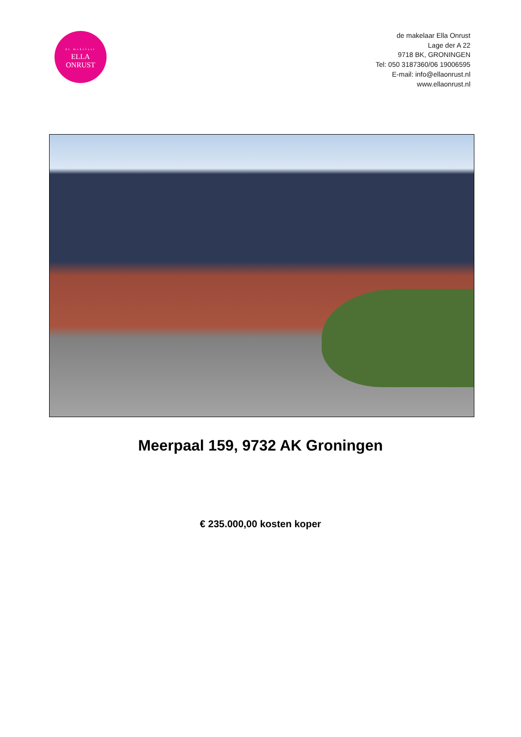de makelaar
ELLA
ONRUST
de makelaar Ella Onrust
Lage der A 22
9718 BK, GRONINGEN
Tel: 050 3187360/06 19006595
E-mail: info@ellaonrust.nl
www.ellaonrust.nl
Meerpaal 159, 9732 AK Groningen
€ 235.000,00 kosten koper